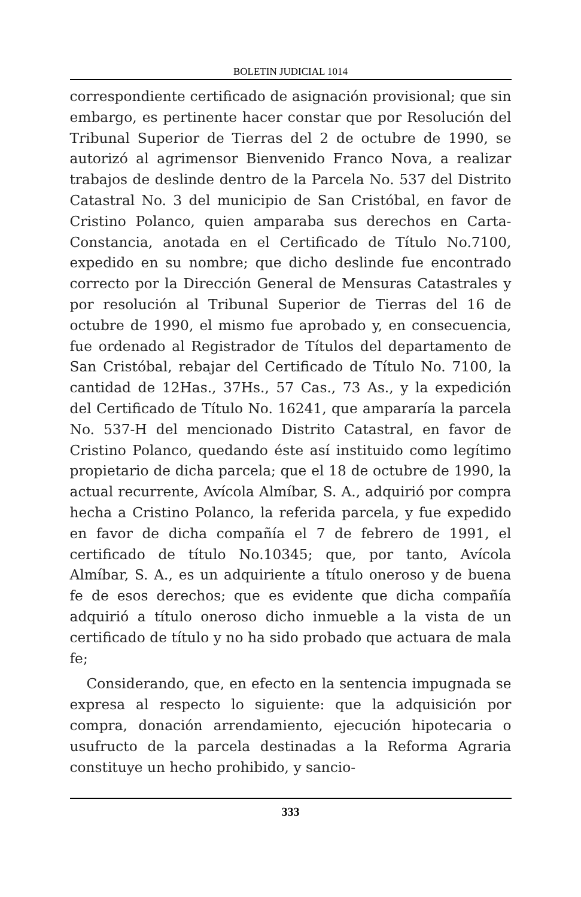BOLETIN JUDICIAL 1014
correspondiente certificado de asignación provisional; que sin embargo, es pertinente hacer constar que por Resolución del Tribunal Superior de Tierras del 2 de octubre de 1990, se autorizó al agrimensor Bienvenido Franco Nova, a realizar trabajos de deslinde dentro de la Parcela No. 537 del Distrito Catastral No. 3 del municipio de San Cristóbal, en favor de Cristino Polanco, quien amparaba sus derechos en Carta-Constancia, anotada en el Certificado de Título No.7100, expedido en su nombre; que dicho deslinde fue encontrado correcto por la Dirección General de Mensuras Catastrales y por resolución al Tribunal Superior de Tierras del 16 de octubre de 1990, el mismo fue aprobado y, en consecuencia, fue ordenado al Registrador de Títulos del departamento de San Cristóbal, rebajar del Certificado de Título No. 7100, la cantidad de 12Has., 37Hs., 57 Cas., 73 As., y la expedición del Certificado de Título No. 16241, que ampararía la parcela No. 537-H del mencionado Distrito Catastral, en favor de Cristino Polanco, quedando éste así instituido como legítimo propietario de dicha parcela; que el 18 de octubre de 1990, la actual recurrente, Avícola Almíbar, S. A., adquirió por compra hecha a Cristino Polanco, la referida parcela, y fue expedido en favor de dicha compañía el 7 de febrero de 1991, el certificado de título No.10345; que, por tanto, Avícola Almíbar, S. A., es un adquiriente a título oneroso y de buena fe de esos derechos; que es evidente que dicha compañía adquirió a título oneroso dicho inmueble a la vista de un certificado de título y no ha sido probado que actuara de mala fe;
Considerando, que, en efecto en la sentencia impugnada se expresa al respecto lo siguiente: que la adquisición por compra, donación arrendamiento, ejecución hipotecaria o usufructo de la parcela destinadas a la Reforma Agraria constituye un hecho prohibido, y sancio-
333